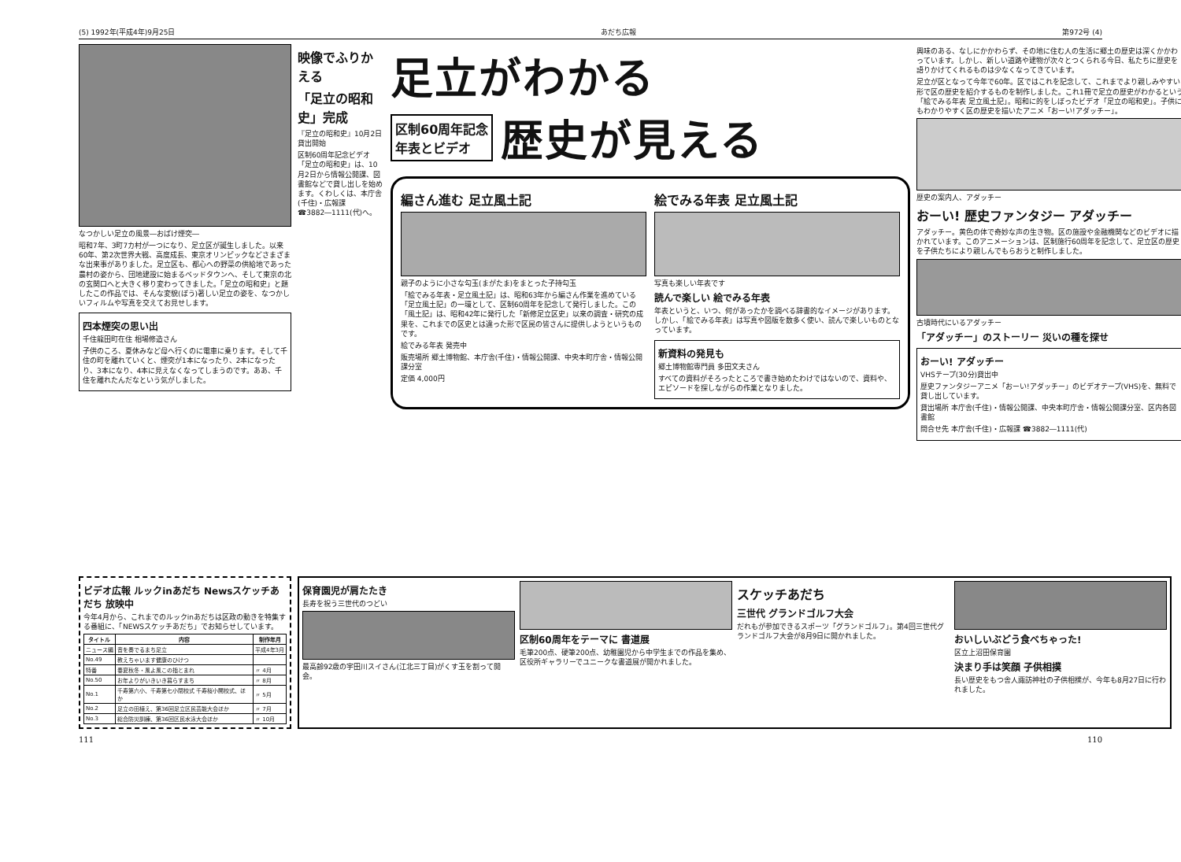(5) 1992年(平成4年)9月25日 あだち広報 第972号 (4)
なつかしい足立の風景―おばけ煙突―
昭和7年、3町7カ村が一つになり、足立区が誕生しました。以来60年、第2次世界大戦、高度成長、東京オリンピックなどさまざまな出来事がありました。足立区も、都心への野菜の供給地であった農村の姿から、団地建設に始まるベッドタウンへ、そして東京の北の玄関口へと大きく移り変わってきました。「足立の昭和史」と題したこの作品では、そんな変貌(ぼう)著しい足立の姿を、なつかしいフィルムや写真を交えてお見せします。
四本煙突の思い出
千住龍田町在住 相場修造さん
子供のころ、夏休みなど母へ行くのに電車に乗ります。そして千住の町を離れていくと、煙突が1本になったり、2本になったり、3本になり、4本に見えなくなってしまうのです。ああ、千住を離れたんだなという気がしました。
映像でふりかえる
「足立の昭和史」完成
『足立の昭和史』10月2日貸出開始
区制60周年記念ビデオ「足立の昭和史」は、10月2日から情報公開課、図書館などで貸し出しを始めます。くわしくは、本庁舎(千住)・広報課 ☎3882―1111(代)へ。
足立がわかる
区制60周年記念
年表とビデオ
歴史が見える
編さん進む 足立風土記
親子のように小さな勾玉(まがたま)をまとった子持勾玉
「絵でみる年表・足立風土記」は、昭和63年から編さん作業を進めている「足立風土記」の一環として、区制60周年を記念して発行しました。この「風土記」は、昭和42年に発行した「新修足立区史」以来の調査・研究の成果を、これまでの区史とは違った形で区民の皆さんに提供しようというものです。
絵でみる年表 発売中
販売場所 郷土博物館、本庁舎(千住)・情報公開課、中央本町庁舎・情報公開課分室
定価 4,000円
絵でみる年表 足立風土記
写真も楽しい年表です
読んで楽しい 絵でみる年表
年表というと、いつ、何があったかを調べる辞書的なイメージがあります。しかし、「絵でみる年表」は写真や図版を数多く使い、読んで楽しいものとなっています。
新資料の発見も
郷土博物館専門員 多田文夫さん
すべての資料がそろったところで書き始めたわけではないので、資料や、エピソードを探しながらの作業となりました。
興味のある、なしにかかわらず、その地に住む人の生活に郷土の歴史は深くかかわっています。しかし、新しい道路や建物が次々とつくられる今日、私たちに歴史を語りかけてくれるものは少なくなってきています。
足立が区となって今年で60年。区ではこれを記念して、これまでより親しみやすい形で区の歴史を紹介するものを制作しました。これ1冊で足立の歴史がわかるという「絵でみる年表 足立風土記」。昭和に的をしぼったビデオ「足立の昭和史」。子供にもわかりやすく区の歴史を描いたアニメ「おーい!アダッチー」。
歴史の案内人、アダッチー
おーい! 歴史ファンタジー アダッチー
アダッチー。黄色の体で奇妙な声の生き物。区の施設や金融機関などのビデオに描かれています。このアニメーションは、区制施行60周年を記念して、足立区の歴史を子供たちにより親しんでもらおうと制作しました。
古墳時代にいるアダッチー
「アダッチー」のストーリー 災いの種を探せ
おーい! アダッチー
VHSテープ(30分)貸出中
歴史ファンタジーアニメ「おーい!アダッチー」のビデオテープ(VHS)を、無料で貸し出しています。
貸出場所 本庁舎(千住)・情報公開課、中央本町庁舎・情報公開課分室、区内各図書館
問合せ先 本庁舎(千住)・広報課 ☎3882―1111(代)
ビデオ広報 ルックinあだち Newsスケッチあだち 放映中
今年4月から、これまでのルックinあだちは区政の動きを特集する番組に、「NEWSスケッチあだち」でお知らせしています。
| タイトル | 内容 | 制作年月 |
| --- | --- | --- |
| ニュース編 | 音を奏でるまち足立 | 平成4年3月 |
| No.49 | 教えちゃいます健康のひけつ | |
| 特番 | 春夏秋冬・風よ風この指とまれ | 〃 4月 |
| No.50 | お年よりがいきいき暮らすまち | 〃 8月 |
| No.1 | 千寿第六小、千寿第七小閉校式 千寿桜小開校式、ほか | 〃 5月 |
| No.2 | 足立の田植え、第36回足立区民芸能大会ほか | 〃 7月 |
| No.3 | 総合防災訓練、第36回区民水泳大会ほか | 〃 10月 |
保育園児が肩たたき
長寿を祝う三世代のつどい
最高齢92歳の宇田川スイさん(江北三丁目)がくす玉を割って開会。
区制60周年をテーマに 書道展
毛筆200点、硬筆200点、幼稚園児から中学生までの作品を集め、区役所ギャラリーでユニークな書道展が開かれました。
スケッチあだち
三世代 グランドゴルフ大会
だれもが参加できるスポーツ「グランドゴルフ」。第4回三世代グランドゴルフ大会が8月9日に開かれました。
おいしいぶどう食べちゃった!
区立上沼田保育園
決まり手は笑顔 子供相撲
長い歴史をもつ舎人諏訪神社の子供相撲が、今年も8月27日に行われました。
111 110